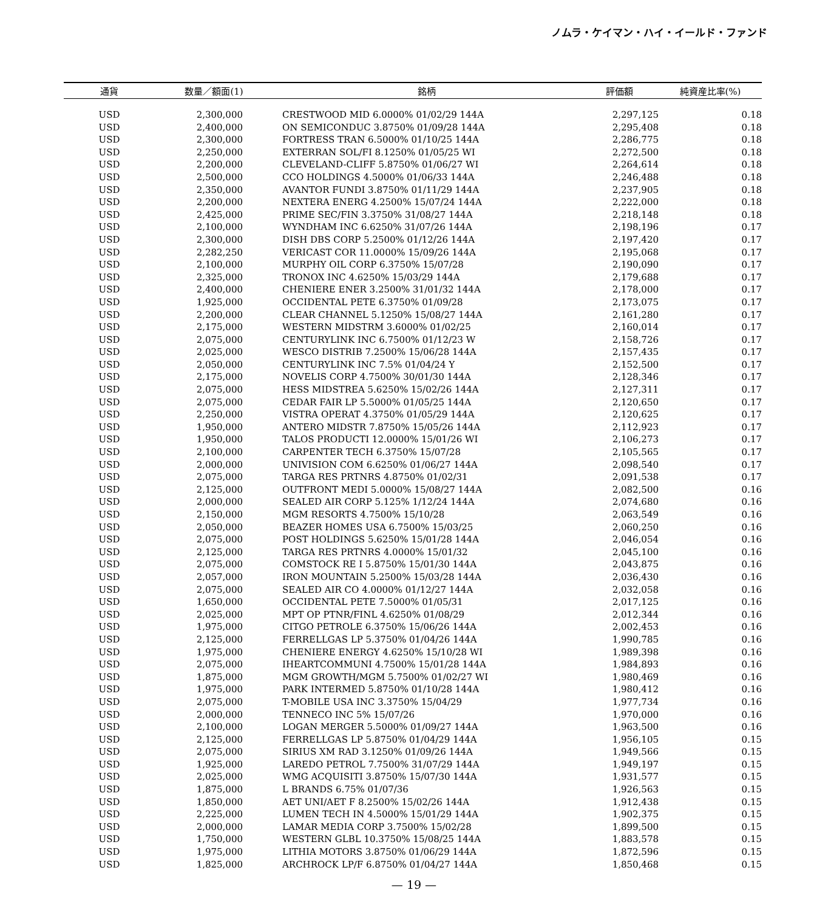ノムラ・ケイマン・ハイ・イールド・ファンド
| 通貨 | 数量／額面(1) | 銘柄 | 評価額 | 純資産比率(%) |
| --- | --- | --- | --- | --- |
| USD | 2,300,000 | CRESTWOOD MID 6.0000% 01/02/29 144A | 2,297,125 | 0.18 |
| USD | 2,400,000 | ON SEMICONDUC 3.8750% 01/09/28 144A | 2,295,408 | 0.18 |
| USD | 2,300,000 | FORTRESS TRAN 6.5000% 01/10/25 144A | 2,286,775 | 0.18 |
| USD | 2,250,000 | EXTERRAN SOL/FI 8.1250% 01/05/25 WI | 2,272,500 | 0.18 |
| USD | 2,200,000 | CLEVELAND-CLIFF 5.8750% 01/06/27 WI | 2,264,614 | 0.18 |
| USD | 2,500,000 | CCO HOLDINGS 4.5000% 01/06/33 144A | 2,246,488 | 0.18 |
| USD | 2,350,000 | AVANTOR FUNDI 3.8750% 01/11/29 144A | 2,237,905 | 0.18 |
| USD | 2,200,000 | NEXTERA ENERG 4.2500% 15/07/24 144A | 2,222,000 | 0.18 |
| USD | 2,425,000 | PRIME SEC/FIN 3.3750% 31/08/27 144A | 2,218,148 | 0.18 |
| USD | 2,100,000 | WYNDHAM INC 6.6250% 31/07/26 144A | 2,198,196 | 0.17 |
| USD | 2,300,000 | DISH DBS CORP 5.2500% 01/12/26 144A | 2,197,420 | 0.17 |
| USD | 2,282,250 | VERICAST COR 11.0000% 15/09/26 144A | 2,195,068 | 0.17 |
| USD | 2,100,000 | MURPHY OIL CORP 6.3750% 15/07/28 | 2,190,090 | 0.17 |
| USD | 2,325,000 | TRONOX INC 4.6250% 15/03/29 144A | 2,179,688 | 0.17 |
| USD | 2,400,000 | CHENIERE ENER 3.2500% 31/01/32 144A | 2,178,000 | 0.17 |
| USD | 1,925,000 | OCCIDENTAL PETE 6.3750% 01/09/28 | 2,173,075 | 0.17 |
| USD | 2,200,000 | CLEAR CHANNEL 5.1250% 15/08/27 144A | 2,161,280 | 0.17 |
| USD | 2,175,000 | WESTERN MIDSTRM 3.6000% 01/02/25 | 2,160,014 | 0.17 |
| USD | 2,075,000 | CENTURYLINK INC 6.7500% 01/12/23 W | 2,158,726 | 0.17 |
| USD | 2,025,000 | WESCO DISTRIB 7.2500% 15/06/28 144A | 2,157,435 | 0.17 |
| USD | 2,050,000 | CENTURYLINK INC 7.5% 01/04/24 Y | 2,152,500 | 0.17 |
| USD | 2,175,000 | NOVELIS CORP 4.7500% 30/01/30 144A | 2,128,346 | 0.17 |
| USD | 2,075,000 | HESS MIDSTREA 5.6250% 15/02/26 144A | 2,127,311 | 0.17 |
| USD | 2,075,000 | CEDAR FAIR LP 5.5000% 01/05/25 144A | 2,120,650 | 0.17 |
| USD | 2,250,000 | VISTRA OPERAT 4.3750% 01/05/29 144A | 2,120,625 | 0.17 |
| USD | 1,950,000 | ANTERO MIDSTR 7.8750% 15/05/26 144A | 2,112,923 | 0.17 |
| USD | 1,950,000 | TALOS PRODUCTI 12.0000% 15/01/26 WI | 2,106,273 | 0.17 |
| USD | 2,100,000 | CARPENTER TECH 6.3750% 15/07/28 | 2,105,565 | 0.17 |
| USD | 2,000,000 | UNIVISION COM 6.6250% 01/06/27 144A | 2,098,540 | 0.17 |
| USD | 2,075,000 | TARGA RES PRTNRS 4.8750% 01/02/31 | 2,091,538 | 0.17 |
| USD | 2,125,000 | OUTFRONT MEDI 5.0000% 15/08/27 144A | 2,082,500 | 0.16 |
| USD | 2,000,000 | SEALED AIR CORP 5.125% 1/12/24 144A | 2,074,680 | 0.16 |
| USD | 2,150,000 | MGM RESORTS 4.7500% 15/10/28 | 2,063,549 | 0.16 |
| USD | 2,050,000 | BEAZER HOMES USA 6.7500% 15/03/25 | 2,060,250 | 0.16 |
| USD | 2,075,000 | POST HOLDINGS 5.6250% 15/01/28 144A | 2,046,054 | 0.16 |
| USD | 2,125,000 | TARGA RES PRTNRS 4.0000% 15/01/32 | 2,045,100 | 0.16 |
| USD | 2,075,000 | COMSTOCK RE I 5.8750% 15/01/30 144A | 2,043,875 | 0.16 |
| USD | 2,057,000 | IRON MOUNTAIN 5.2500% 15/03/28 144A | 2,036,430 | 0.16 |
| USD | 2,075,000 | SEALED AIR CO 4.0000% 01/12/27 144A | 2,032,058 | 0.16 |
| USD | 1,650,000 | OCCIDENTAL PETE 7.5000% 01/05/31 | 2,017,125 | 0.16 |
| USD | 2,025,000 | MPT OP PTNR/FINL 4.6250% 01/08/29 | 2,012,344 | 0.16 |
| USD | 1,975,000 | CITGO PETROLE 6.3750% 15/06/26 144A | 2,002,453 | 0.16 |
| USD | 2,125,000 | FERRELLGAS LP 5.3750% 01/04/26 144A | 1,990,785 | 0.16 |
| USD | 1,975,000 | CHENIERE ENERGY 4.6250% 15/10/28 WI | 1,989,398 | 0.16 |
| USD | 2,075,000 | IHEARTCOMMUNI 4.7500% 15/01/28 144A | 1,984,893 | 0.16 |
| USD | 1,875,000 | MGM GROWTH/MGM 5.7500% 01/02/27 WI | 1,980,469 | 0.16 |
| USD | 1,975,000 | PARK INTERMED 5.8750% 01/10/28 144A | 1,980,412 | 0.16 |
| USD | 2,075,000 | T-MOBILE USA INC 3.3750% 15/04/29 | 1,977,734 | 0.16 |
| USD | 2,000,000 | TENNECO INC 5% 15/07/26 | 1,970,000 | 0.16 |
| USD | 2,100,000 | LOGAN MERGER 5.5000% 01/09/27 144A | 1,963,500 | 0.16 |
| USD | 2,125,000 | FERRELLGAS LP 5.8750% 01/04/29 144A | 1,956,105 | 0.15 |
| USD | 2,075,000 | SIRIUS XM RAD 3.1250% 01/09/26 144A | 1,949,566 | 0.15 |
| USD | 1,925,000 | LAREDO PETROL 7.7500% 31/07/29 144A | 1,949,197 | 0.15 |
| USD | 2,025,000 | WMG ACQUISITI 3.8750% 15/07/30 144A | 1,931,577 | 0.15 |
| USD | 1,875,000 | L BRANDS 6.75% 01/07/36 | 1,926,563 | 0.15 |
| USD | 1,850,000 | AET UNI/AET F 8.2500% 15/02/26 144A | 1,912,438 | 0.15 |
| USD | 2,225,000 | LUMEN TECH IN 4.5000% 15/01/29 144A | 1,902,375 | 0.15 |
| USD | 2,000,000 | LAMAR MEDIA CORP 3.7500% 15/02/28 | 1,899,500 | 0.15 |
| USD | 1,750,000 | WESTERN GLBL 10.3750% 15/08/25 144A | 1,883,578 | 0.15 |
| USD | 1,975,000 | LITHIA MOTORS 3.8750% 01/06/29 144A | 1,872,596 | 0.15 |
| USD | 1,825,000 | ARCHROCK LP/F 6.8750% 01/04/27 144A | 1,850,468 | 0.15 |
— 19 —